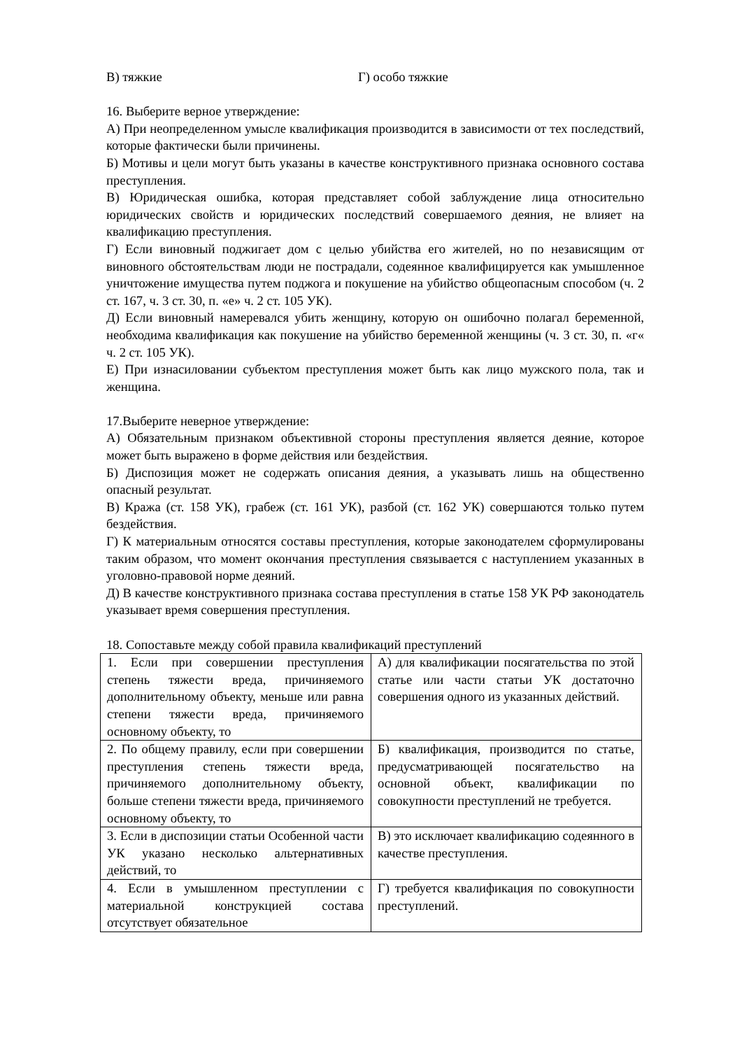В) тяжкие Г) особо тяжкие
16. Выберите верное утверждение:
А) При неопределенном умысле квалификация производится в зависимости от тех последствий, которые фактически были причинены.
Б) Мотивы и цели могут быть указаны в качестве конструктивного признака основного состава преступления.
В) Юридическая ошибка, которая представляет собой заблуждение лица относительно юридических свойств и юридических последствий совершаемого деяния, не влияет на квалификацию преступления.
Г) Если виновный поджигает дом с целью убийства его жителей, но по независящим от виновного обстоятельствам люди не пострадали, содеянное квалифицируется как умышленное уничтожение имущества путем поджога и покушение на убийство общеопасным способом (ч. 2 ст. 167, ч. 3 ст. 30, п. «е» ч. 2 ст. 105 УК).
Д) Если виновный намеревался убить женщину, которую он ошибочно полагал беременной, необходима квалификация как покушение на убийство беременной женщины (ч. 3 ст. 30, п. «г« ч. 2 ст. 105 УК).
Е) При изнасиловании субъектом преступления может быть как лицо мужского пола, так и женщина.
17.Выберите неверное утверждение:
А) Обязательным признаком объективной стороны преступления является деяние, которое может быть выражено в форме действия или бездействия.
Б) Диспозиция может не содержать описания деяния, а указывать лишь на общественно опасный результат.
В) Кража (ст. 158 УК), грабеж (ст. 161 УК), разбой (ст. 162 УК) совершаются только путем бездействия.
Г) К материальным относятся составы преступления, которые законодателем сформулированы таким образом, что момент окончания преступления связывается с наступлением указанных в уголовно-правовой норме деяний.
Д) В качестве конструктивного признака состава преступления в статье 158 УК РФ законодатель указывает время совершения преступления.
18. Сопоставьте между собой правила квалификаций преступлений
| 1. Если при совершении преступления степень тяжести вреда, причиняемого дополнительному объекту, меньше или равна степени тяжести вреда, причиняемого основному объекту, то | А) для квалификации посягательства по этой статье или части статьи УК достаточно совершения одного из указанных действий. |
| 2. По общему правилу, если при совершении преступления степень тяжести вреда, причиняемого дополнительному объекту, больше степени тяжести вреда, причиняемого основному объекту, то | Б) квалификация, производится по статье, предусматривающей посягательство на основной объект, квалификации по совокупности преступлений не требуется. |
| 3. Если в диспозиции статьи Особенной части УК указано несколько альтернативных действий, то | В) это исключает квалификацию содеянного в качестве преступления. |
| 4. Если в умышленном преступлении с материальной конструкцией состава отсутствует обязательное | Г) требуется квалификация по совокупности преступлений. |